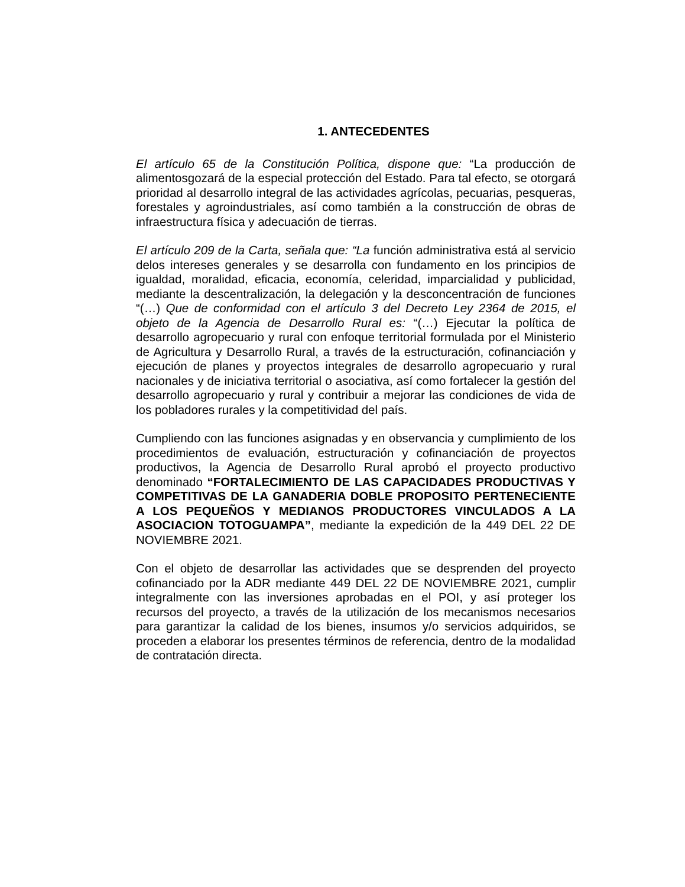1. ANTECEDENTES
El artículo 65 de la Constitución Política, dispone que: “La producción de alimentosgozará de la especial protección del Estado. Para tal efecto, se otorgará prioridad al desarrollo integral de las actividades agrícolas, pecuarias, pesqueras, forestales y agroindustriales, así como también a la construcción de obras de infraestructura física y adecuación de tierras.
El artículo 209 de la Carta, señala que: “La función administrativa está al servicio delos intereses generales y se desarrolla con fundamento en los principios de igualdad, moralidad, eficacia, economía, celeridad, imparcialidad y publicidad, mediante la descentralización, la delegación y la desconcentración de funciones “(…) Que de conformidad con el artículo 3 del Decreto Ley 2364 de 2015, el objeto de la Agencia de Desarrollo Rural es: “(…) Ejecutar la política de desarrollo agropecuario y rural con enfoque territorial formulada por el Ministerio de Agricultura y Desarrollo Rural, a través de la estructuración, cofinanciación y ejecución de planes y proyectos integrales de desarrollo agropecuario y rural nacionales y de iniciativa territorial o asociativa, así como fortalecer la gestión del desarrollo agropecuario y rural y contribuir a mejorar las condiciones de vida de los pobladores rurales y la competitividad del país.
Cumpliendo con las funciones asignadas y en observancia y cumplimiento de los procedimientos de evaluación, estructuración y cofinanciación de proyectos productivos, la Agencia de Desarrollo Rural aprobó el proyecto productivo denominado “FORTALECIMIENTO DE LAS CAPACIDADES PRODUCTIVAS Y COMPETITIVAS DE LA GANADERIA DOBLE PROPOSITO PERTENECIENTE A LOS PEQUEÑOS Y MEDIANOS PRODUCTORES VINCULADOS A LA ASOCIACION TOTOGUAMPA”, mediante la expedición de la 449 DEL 22 DE NOVIEMBRE 2021.
Con el objeto de desarrollar las actividades que se desprenden del proyecto cofinanciado por la ADR mediante 449 DEL 22 DE NOVIEMBRE 2021, cumplir integralmente con las inversiones aprobadas en el POI, y así proteger los recursos del proyecto, a través de la utilización de los mecanismos necesarios para garantizar la calidad de los bienes, insumos y/o servicios adquiridos, se proceden a elaborar los presentes términos de referencia, dentro de la modalidad de contratación directa.